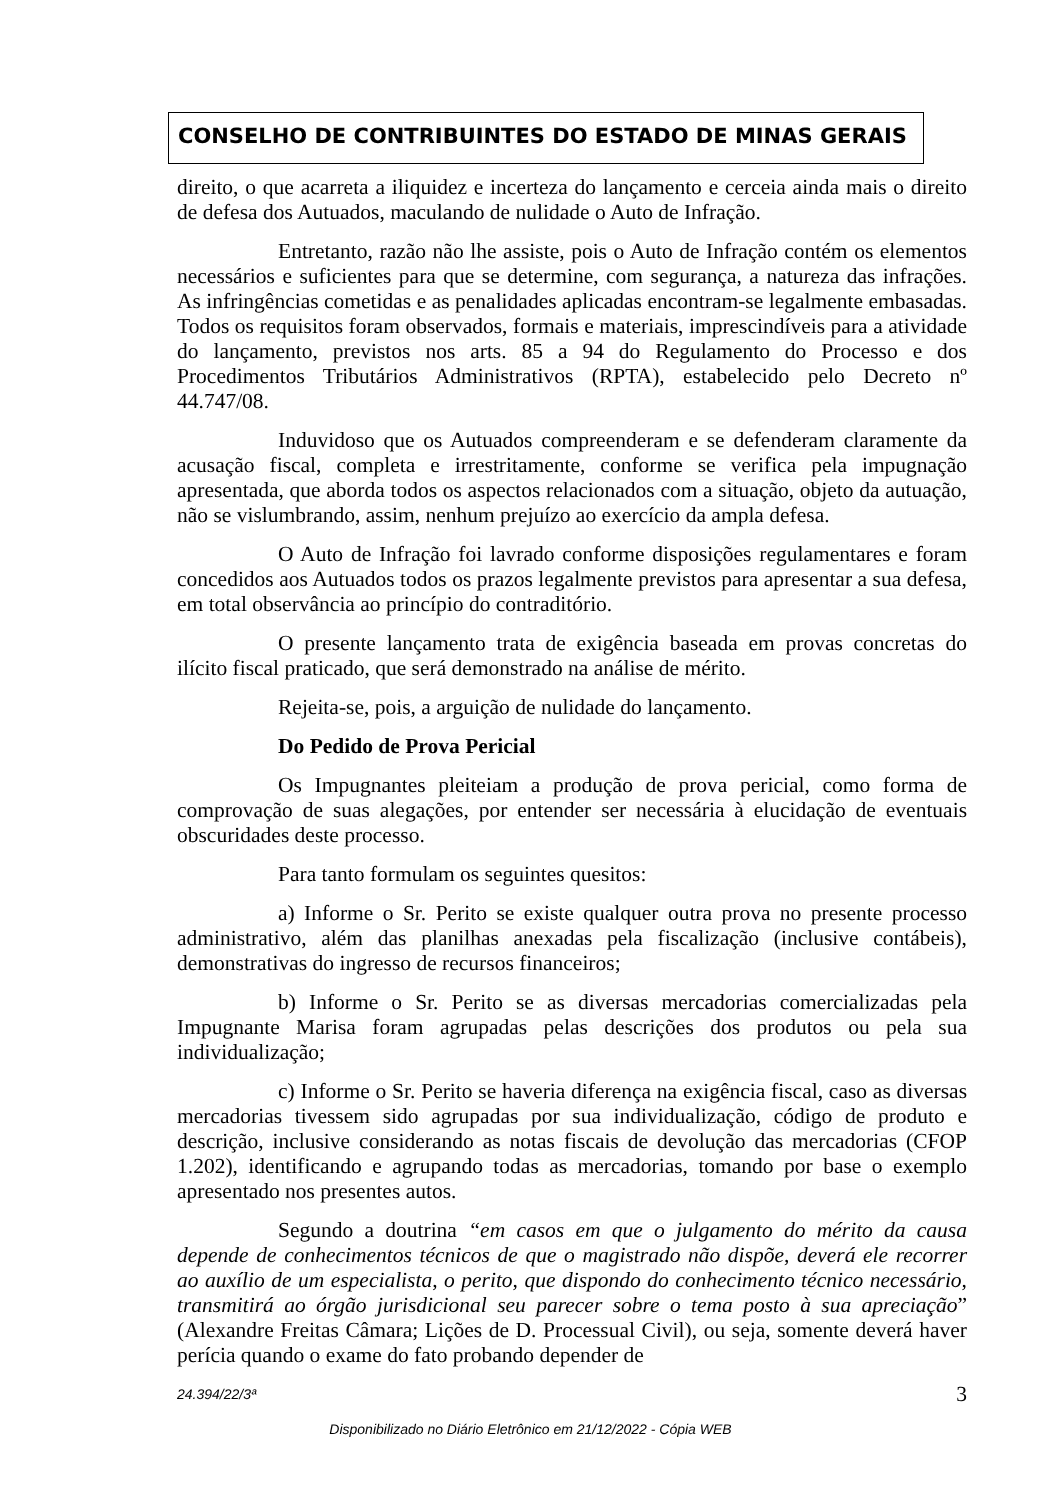CONSELHO DE CONTRIBUINTES DO ESTADO DE MINAS GERAIS
direito, o que acarreta a iliquidez e incerteza do lançamento e cerceia ainda mais o direito de defesa dos Autuados, maculando de nulidade o Auto de Infração.
Entretanto, razão não lhe assiste, pois o Auto de Infração contém os elementos necessários e suficientes para que se determine, com segurança, a natureza das infrações. As infringências cometidas e as penalidades aplicadas encontram-se legalmente embasadas. Todos os requisitos foram observados, formais e materiais, imprescindíveis para a atividade do lançamento, previstos nos arts. 85 a 94 do Regulamento do Processo e dos Procedimentos Tributários Administrativos (RPTA), estabelecido pelo Decreto nº 44.747/08.
Induvidoso que os Autuados compreenderam e se defenderam claramente da acusação fiscal, completa e irrestritamente, conforme se verifica pela impugnação apresentada, que aborda todos os aspectos relacionados com a situação, objeto da autuação, não se vislumbrando, assim, nenhum prejuízo ao exercício da ampla defesa.
O Auto de Infração foi lavrado conforme disposições regulamentares e foram concedidos aos Autuados todos os prazos legalmente previstos para apresentar a sua defesa, em total observância ao princípio do contraditório.
O presente lançamento trata de exigência baseada em provas concretas do ilícito fiscal praticado, que será demonstrado na análise de mérito.
Rejeita-se, pois, a arguição de nulidade do lançamento.
Do Pedido de Prova Pericial
Os Impugnantes pleiteiam a produção de prova pericial, como forma de comprovação de suas alegações, por entender ser necessária à elucidação de eventuais obscuridades deste processo.
Para tanto formulam os seguintes quesitos:
a) Informe o Sr. Perito se existe qualquer outra prova no presente processo administrativo, além das planilhas anexadas pela fiscalização (inclusive contábeis), demonstrativas do ingresso de recursos financeiros;
b) Informe o Sr. Perito se as diversas mercadorias comercializadas pela Impugnante Marisa foram agrupadas pelas descrições dos produtos ou pela sua individualização;
c) Informe o Sr. Perito se haveria diferença na exigência fiscal, caso as diversas mercadorias tivessem sido agrupadas por sua individualização, código de produto e descrição, inclusive considerando as notas fiscais de devolução das mercadorias (CFOP 1.202), identificando e agrupando todas as mercadorias, tomando por base o exemplo apresentado nos presentes autos.
Segundo a doutrina “em casos em que o julgamento do mérito da causa depende de conhecimentos técnicos de que o magistrado não dispõe, deverá ele recorrer ao auxílio de um especialista, o perito, que dispondo do conhecimento técnico necessário, transmitirá ao órgão jurisdicional seu parecer sobre o tema posto à sua apreciação” (Alexandre Freitas Câmara; Lições de D. Processual Civil), ou seja, somente deverá haver perícia quando o exame do fato probando depender de
24.394/22/3ª 3
Disponibilizado no Diário Eletrônico em 21/12/2022 - Cópia WEB